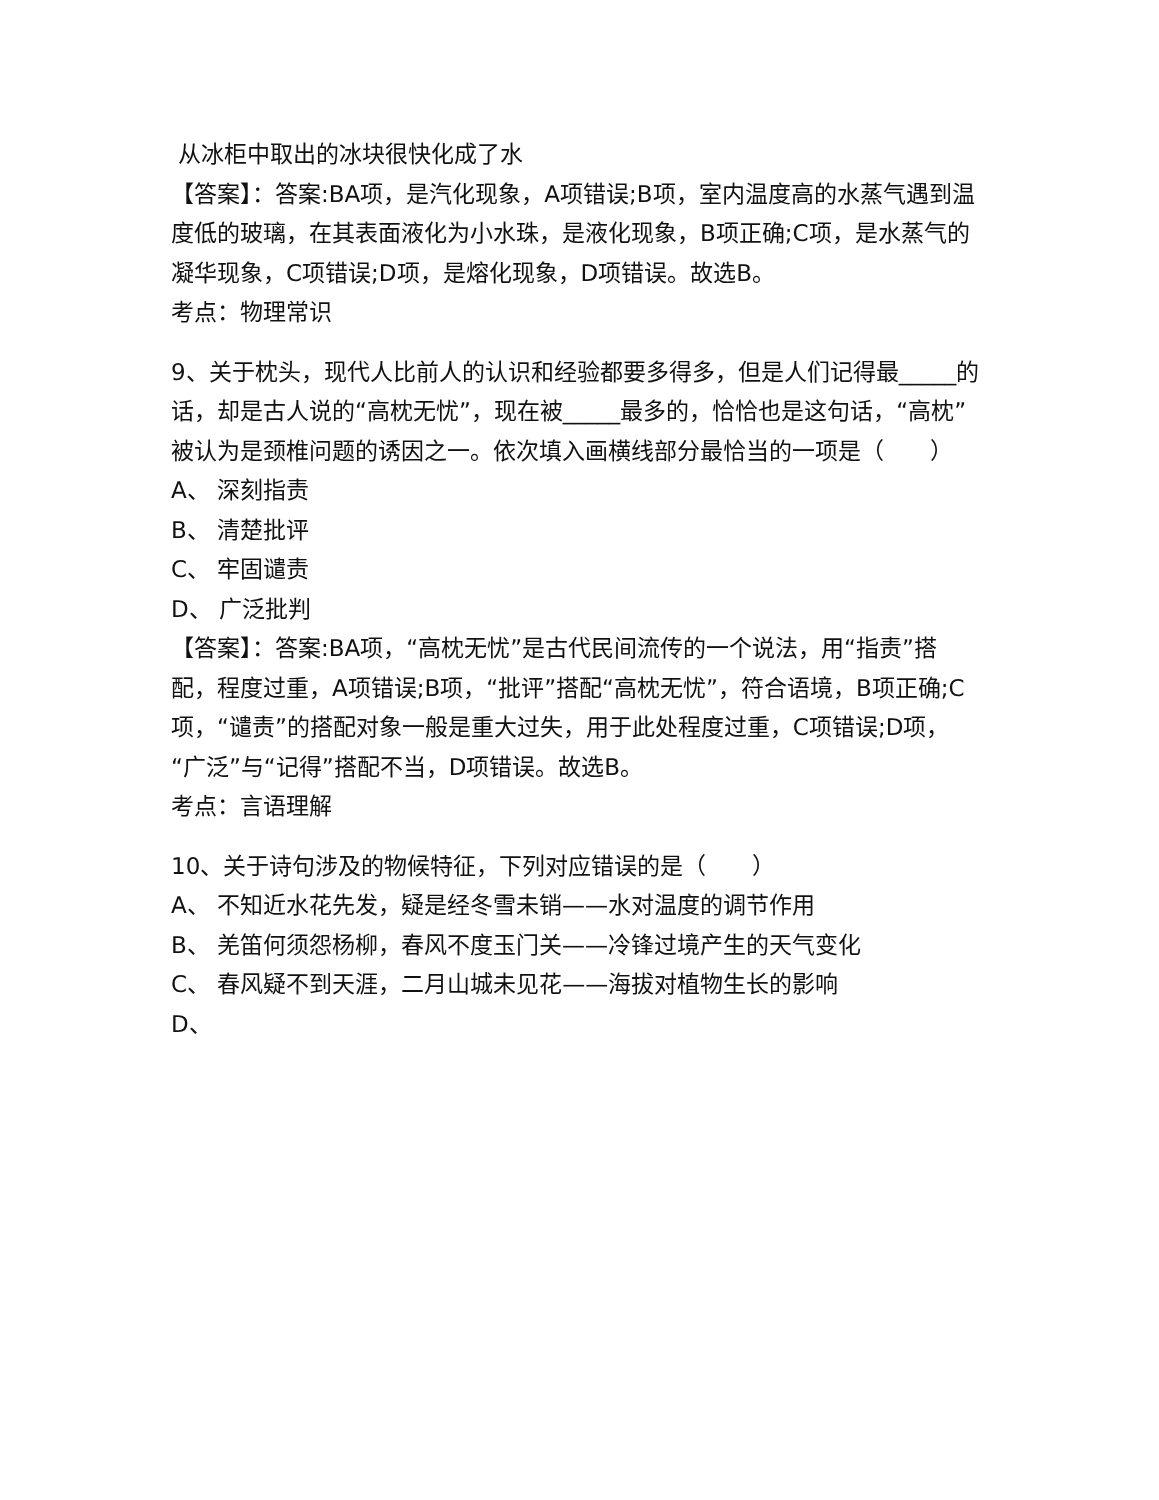从冰柜中取出的冰块很快化成了水
【答案】：答案:BA项，是汽化现象，A项错误;B项，室内温度高的水蒸气遇到温度低的玻璃，在其表面液化为小水珠，是液化现象，B项正确;C项，是水蒸气的凝华现象，C项错误;D项，是熔化现象，D项错误。故选B。
考点：物理常识
9、关于枕头，现代人比前人的认识和经验都要多得多，但是人们记得最_____的话，却是古人说的“高枕无忧”，现在被_____最多的，恰恰也是这句话，“高枕”被认为是颈椎问题的诱因之一。依次填入画横线部分最恰当的一项是（　　）
A、 深刻指责
B、 清楚批评
C、 牢固谴责
D、 广泛批判
【答案】：答案:BA项，“高枕无忧”是古代民间流传的一个说法，用“指责”搭配，程度过重，A项错误;B项，“批评”搭配“高枕无忧”，符合语境，B项正确;C项，“谴责”的搭配对象一般是重大过失，用于此处程度过重，C项错误;D项，“广泛”与“记得”搭配不当，D项错误。故选B。
考点：言语理解
10、关于诗句涉及的物候特征，下列对应错误的是（　　）
A、 不知近水花先发，疑是经冬雪未销——水对温度的调节作用
B、 羌笛何须怨杨柳，春风不度玉门关——冷锋过境产生的天气变化
C、 春风疑不到天涯，二月山城未见花——海拔对植物生长的影响
D、